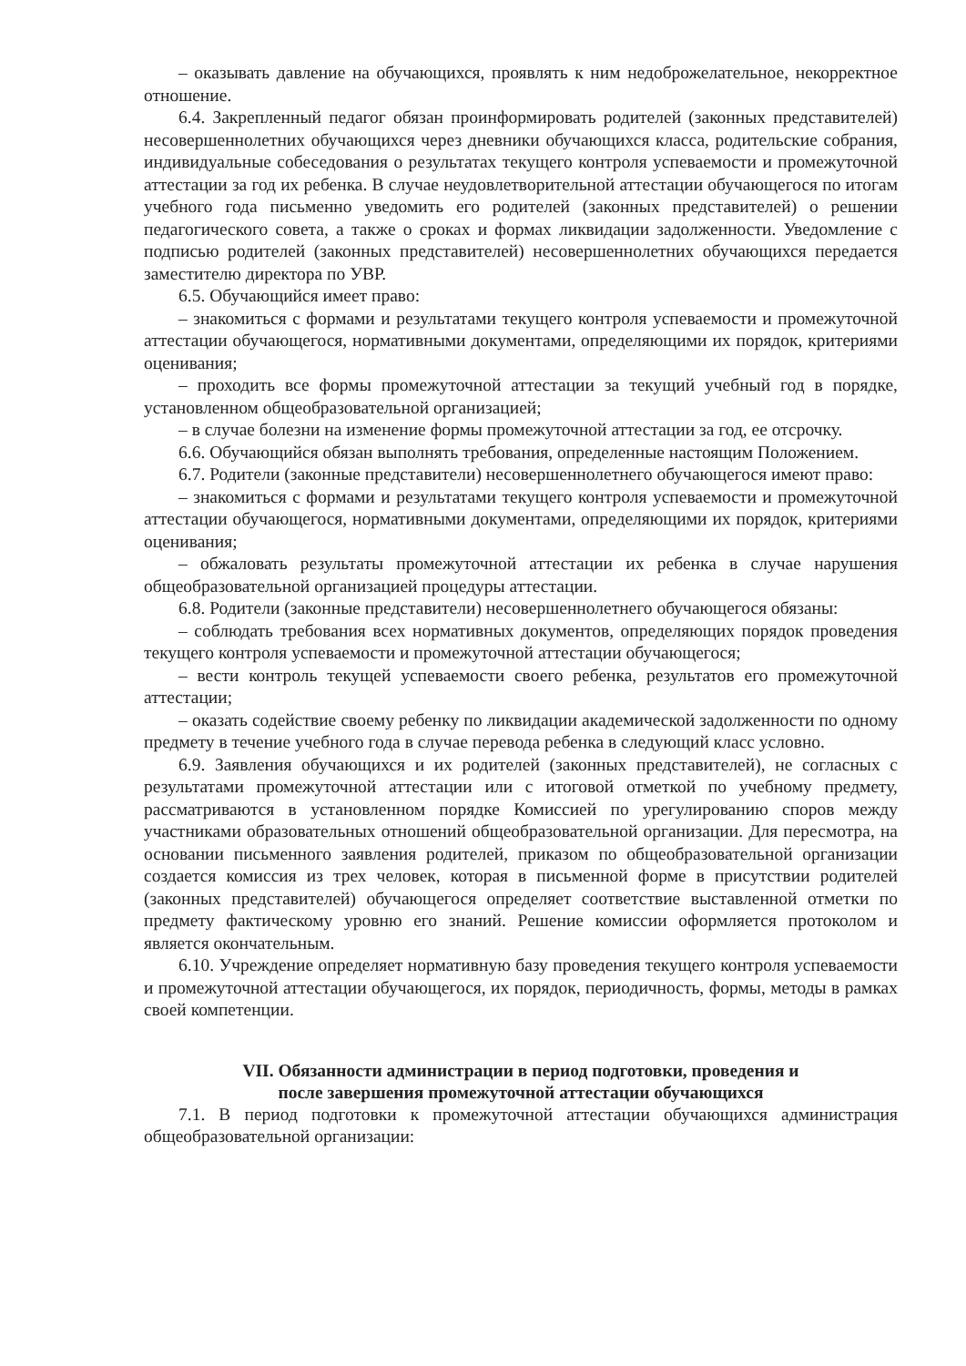– оказывать давление на обучающихся, проявлять к ним недоброжелательное, некорректное отношение.
6.4. Закрепленный педагог обязан проинформировать родителей (законных представителей) несовершеннолетних обучающихся через дневники обучающихся класса, родительские собрания, индивидуальные собеседования о результатах текущего контроля успеваемости и промежуточной аттестации за год их ребенка. В случае неудовлетворительной аттестации обучающегося по итогам учебного года письменно уведомить его родителей (законных представителей) о решении педагогического совета, а также о сроках и формах ликвидации задолженности. Уведомление с подписью родителей (законных представителей) несовершеннолетних обучающихся передается заместителю директора по УВР.
6.5. Обучающийся имеет право:
– знакомиться с формами и результатами текущего контроля успеваемости и промежуточной аттестации обучающегося, нормативными документами, определяющими их порядок, критериями оценивания;
– проходить все формы промежуточной аттестации за текущий учебный год в порядке, установленном общеобразовательной организацией;
– в случае болезни на изменение формы промежуточной аттестации за год, ее отсрочку.
6.6. Обучающийся обязан выполнять требования, определенные настоящим Положением.
6.7. Родители (законные представители) несовершеннолетнего обучающегося имеют право:
– знакомиться с формами и результатами текущего контроля успеваемости и промежуточной аттестации обучающегося, нормативными документами, определяющими их порядок, критериями оценивания;
– обжаловать результаты промежуточной аттестации их ребенка в случае нарушения общеобразовательной организацией процедуры аттестации.
6.8. Родители (законные представители) несовершеннолетнего обучающегося обязаны:
– соблюдать требования всех нормативных документов, определяющих порядок проведения текущего контроля успеваемости и промежуточной аттестации обучающегося;
– вести контроль текущей успеваемости своего ребенка, результатов его промежуточной аттестации;
– оказать содействие своему ребенку по ликвидации академической задолженности по одному предмету в течение учебного года в случае перевода ребенка в следующий класс условно.
6.9. Заявления обучающихся и их родителей (законных представителей), не согласных с результатами промежуточной аттестации или с итоговой отметкой по учебному предмету, рассматриваются в установленном порядке Комиссией по урегулированию споров между участниками образовательных отношений общеобразовательной организации. Для пересмотра, на основании письменного заявления родителей, приказом по общеобразовательной организации создается комиссия из трех человек, которая в письменной форме в присутствии родителей (законных представителей) обучающегося определяет соответствие выставленной отметки по предмету фактическому уровню его знаний. Решение комиссии оформляется протоколом и является окончательным.
6.10. Учреждение определяет нормативную базу проведения текущего контроля успеваемости и промежуточной аттестации обучающегося, их порядок, периодичность, формы, методы в рамках своей компетенции.
VII. Обязанности администрации в период подготовки, проведения и
после завершения промежуточной аттестации обучающихся
7.1. В период подготовки к промежуточной аттестации обучающихся администрация общеобразовательной организации: